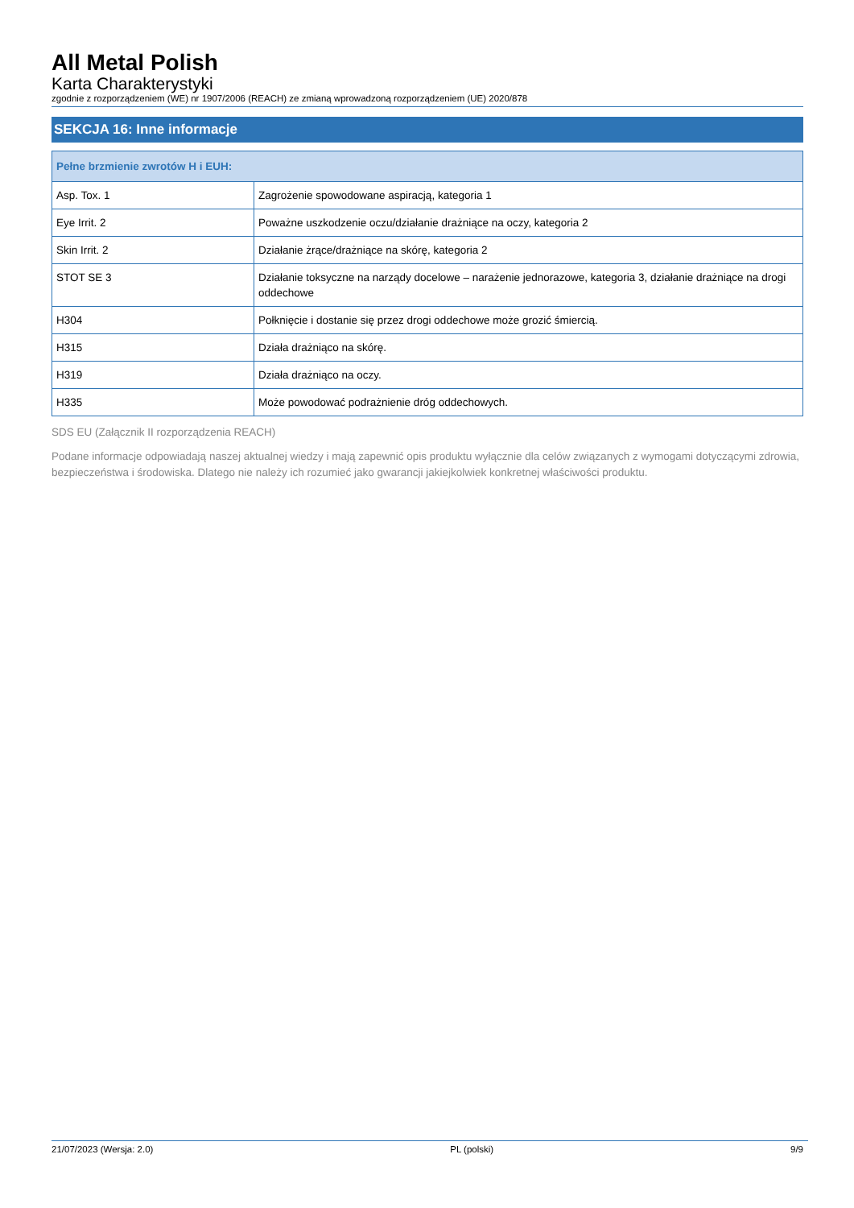All Metal Polish
Karta Charakterystyki
zgodnie z rozporządzeniem (WE) nr 1907/2006 (REACH) ze zmianą wprowadzoną rozporządzeniem (UE) 2020/878
SEKCJA 16: Inne informacje
| Pełne brzmienie zwrotów H i EUH: | |
| --- | --- |
| Asp. Tox. 1 | Zagrożenie spowodowane aspiracją, kategoria 1 |
| Eye Irrit. 2 | Poważne uszkodzenie oczu/działanie drażniące na oczy, kategoria 2 |
| Skin Irrit. 2 | Działanie żrące/drażniące na skórę, kategoria 2 |
| STOT SE 3 | Działanie toksyczne na narządy docelowe – narażenie jednorazowe, kategoria 3, działanie drażniące na drogi oddechowe |
| H304 | Połknięcie i dostanie się przez drogi oddechowe może grozić śmiercią. |
| H315 | Działa drażniąco na skórę. |
| H319 | Działa drażniąco na oczy. |
| H335 | Może powodować podrażnienie dróg oddechowych. |
SDS EU (Załącznik II rozporządzenia REACH)
Podane informacje odpowiadają naszej aktualnej wiedzy i mają zapewnić opis produktu wyłącznie dla celów związanych z wymogami dotyczącymi zdrowia, bezpieczeństwa i środowiska. Dlatego nie należy ich rozumieć jako gwarancji jakiejkolwiek konkretnej właściwości produktu.
21/07/2023 (Wersja: 2.0) PL (polski) 9/9